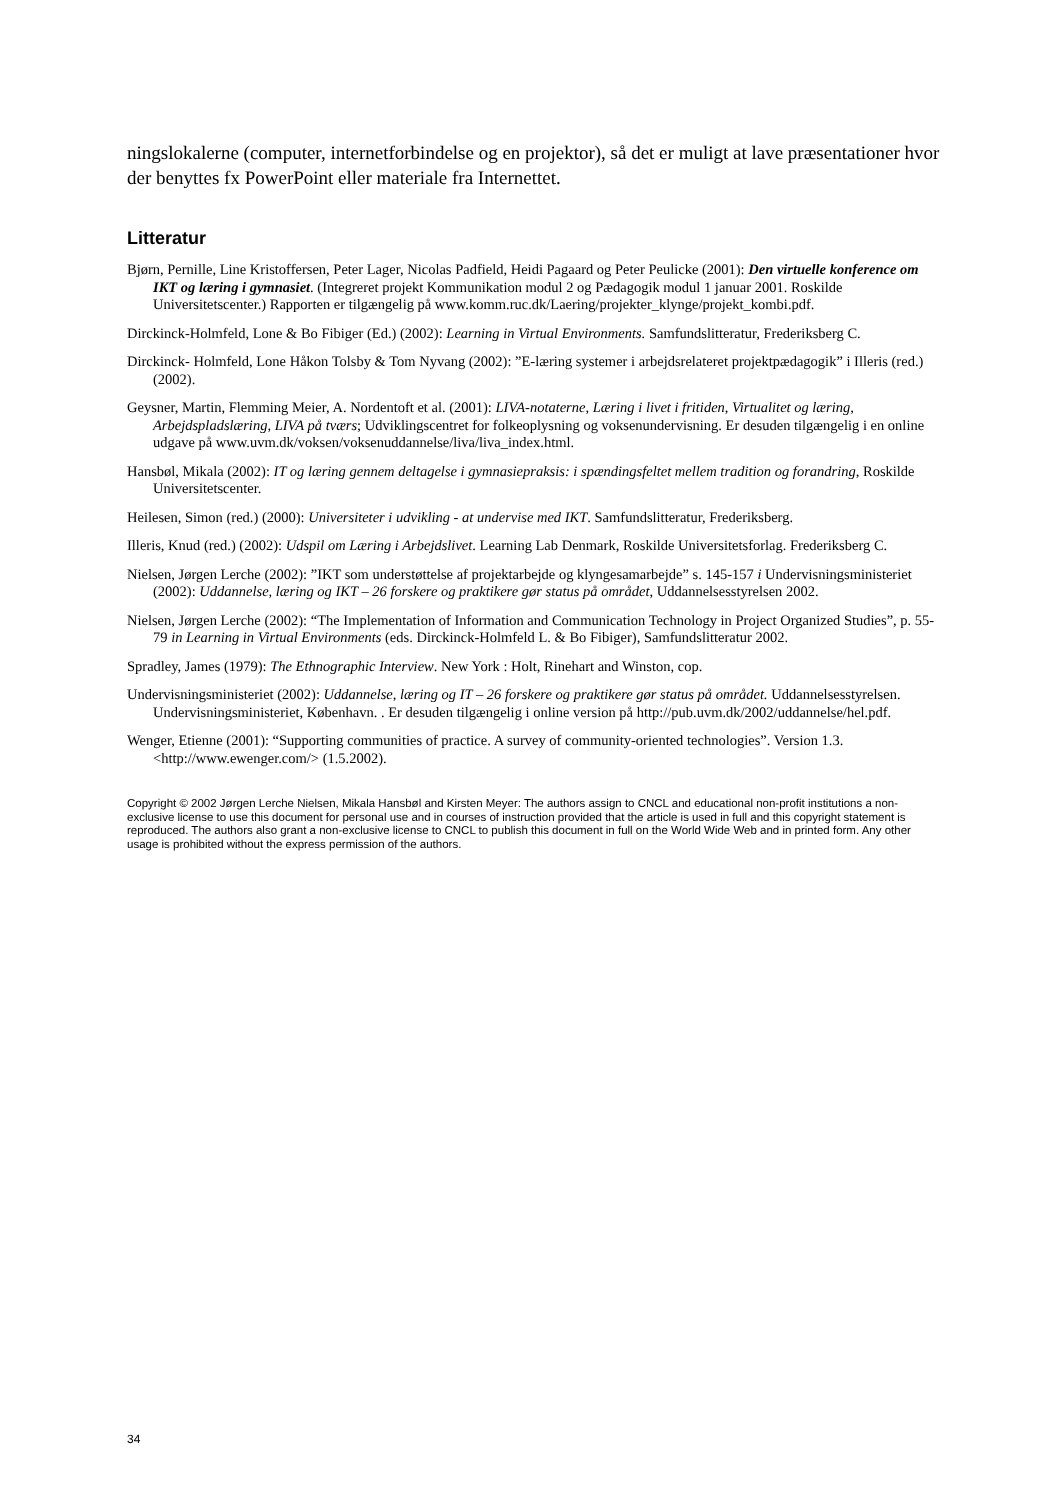ningslokalerne (computer, internetforbindelse og en projektor), så det er muligt at lave præsentationer hvor der benyttes fx PowerPoint eller materiale fra Internettet.
Litteratur
Bjørn, Pernille, Line Kristoffersen, Peter Lager, Nicolas Padfield, Heidi Pagaard og Peter Peulicke (2001): Den virtuelle konference om IKT og læring i gymnasiet. (Integreret projekt Kommunikation modul 2 og Pædagogik modul 1 januar 2001. Roskilde Universitetscenter.) Rapporten er tilgængelig på www.komm.ruc.dk/Laering/projekter_klynge/projekt_kombi.pdf.
Dirckinck-Holmfeld, Lone & Bo Fibiger (Ed.) (2002): Learning in Virtual Environments. Samfundslitteratur, Frederiksberg C.
Dirckinck- Holmfeld, Lone Håkon Tolsby & Tom Nyvang (2002): ”E-læring systemer i arbejdsrelateret projektpædagogik” i Illeris (red.) (2002).
Geysner, Martin, Flemming Meier, A. Nordentoft et al. (2001): LIVA-notaterne, Læring i livet i fritiden, Virtualitet og læring, Arbejdspladslæring, LIVA på tværs; Udviklingscentret for folkeoplysning og voksenundervisning. Er desuden tilgængelig i en online udgave på www.uvm.dk/voksen/voksenuddannelse/liva/liva_index.html.
Hansbøl, Mikala (2002): IT og læring gennem deltagelse i gymnasiepraksis: i spændingsfeltet mellem tradition og forandring, Roskilde Universitetscenter.
Heilesen, Simon (red.) (2000): Universiteter i udvikling - at undervise med IKT. Samfundslitteratur, Frederiksberg.
Illeris, Knud (red.) (2002): Udspil om Læring i Arbejdslivet. Learning Lab Denmark, Roskilde Universitetsforlag. Frederiksberg C.
Nielsen, Jørgen Lerche (2002): ”IKT som understøttelse af projektarbejde og klyngesamarbejde” s. 145-157 i Undervisningsministeriet (2002): Uddannelse, læring og IKT – 26 forskere og praktikere gør status på området, Uddannelsesstyrelsen 2002.
Nielsen, Jørgen Lerche (2002): “The Implementation of Information and Communication Technology in Project Organized Studies”, p. 55-79 in Learning in Virtual Environments (eds. Dirckinck-Holmfeld L. & Bo Fibiger), Samfundslitteratur 2002.
Spradley, James (1979): The Ethnographic Interview. New York : Holt, Rinehart and Winston, cop.
Undervisningsministeriet (2002): Uddannelse, læring og IT – 26 forskere og praktikere gør status på området. Uddannelsesstyrelsen. Undervisningsministeriet, København. . Er desuden tilgængelig i online version på http://pub.uvm.dk/2002/uddannelse/hel.pdf.
Wenger, Etienne (2001): “Supporting communities of practice. A survey of community-oriented technologies”. Version 1.3. <http://www.ewenger.com/> (1.5.2002).
Copyright © 2002 Jørgen Lerche Nielsen, Mikala Hansbøl and Kirsten Meyer: The authors assign to CNCL and educational non-profit institutions a non-exclusive license to use this document for personal use and in courses of instruction provided that the article is used in full and this copyright statement is reproduced. The authors also grant a non-exclusive license to CNCL to publish this document in full on the World Wide Web and in printed form. Any other usage is prohibited without the express permission of the authors.
34